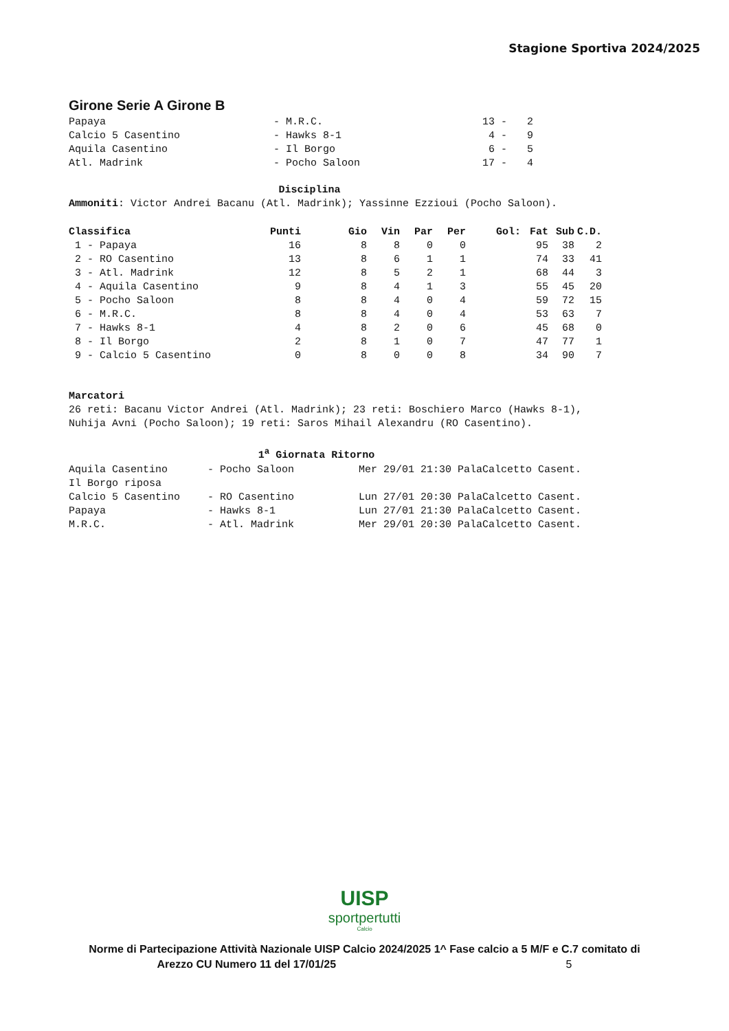Stagione Sportiva 2024/2025
Girone Serie A Girone B
| Papaya | - M.R.C. | 13 - | 2 |
| Calcio 5 Casentino | - Hawks 8-1 | 4 - | 9 |
| Aquila Casentino | - Il Borgo | 6 - | 5 |
| Atl. Madrink | - Pocho Saloon | 17 - | 4 |
Disciplina
Ammoniti: Victor Andrei Bacanu (Atl. Madrink); Yassinne Ezzioui (Pocho Saloon).
| Classifica | Punti | Gio | Vin | Par | Per | Gol: | Fat | Sub | C.D. |
| --- | --- | --- | --- | --- | --- | --- | --- | --- | --- |
| 1 - Papaya | 16 | 8 | 8 | 0 | 0 | | 95 | 38 | 2 |
| 2 - RO Casentino | 13 | 8 | 6 | 1 | 1 | | 74 | 33 | 41 |
| 3 - Atl. Madrink | 12 | 8 | 5 | 2 | 1 | | 68 | 44 | 3 |
| 4 - Aquila Casentino | 9 | 8 | 4 | 1 | 3 | | 55 | 45 | 20 |
| 5 - Pocho Saloon | 8 | 8 | 4 | 0 | 4 | | 59 | 72 | 15 |
| 6 - M.R.C. | 8 | 8 | 4 | 0 | 4 | | 53 | 63 | 7 |
| 7 - Hawks 8-1 | 4 | 8 | 2 | 0 | 6 | | 45 | 68 | 0 |
| 8 - Il Borgo | 2 | 8 | 1 | 0 | 7 | | 47 | 77 | 1 |
| 9 - Calcio 5 Casentino | 0 | 8 | 0 | 0 | 8 | | 34 | 90 | 7 |
Marcatori 26 reti: Bacanu Victor Andrei (Atl. Madrink); 23 reti: Boschiero Marco (Hawks 8-1), Nuhija Avni (Pocho Saloon); 19 reti: Saros Mihail Alexandru (RO Casentino).
1<sup>a</sup> Giornata Ritorno
| Aquila Casentino | - Pocho Saloon | Mer 29/01 21:30 PalaCalcetto Casent. |
| Il Borgo riposa | | |
| Calcio 5 Casentino | - RO Casentino | Lun 27/01 20:30 PalaCalcetto Casent. |
| Papaya | - Hawks 8-1 | Lun 27/01 21:30 PalaCalcetto Casent. |
| M.R.C. | - Atl. Madrink | Mer 29/01 20:30 PalaCalcetto Casent. |
UISP
sportpertutti
Calcio
Norme di Partecipazione Attività Nazionale UISP Calcio 2024/2025 1^ Fase calcio a 5 M/F e C.7 comitato di
Arezzo CU Numero 11 del 17/01/25 5